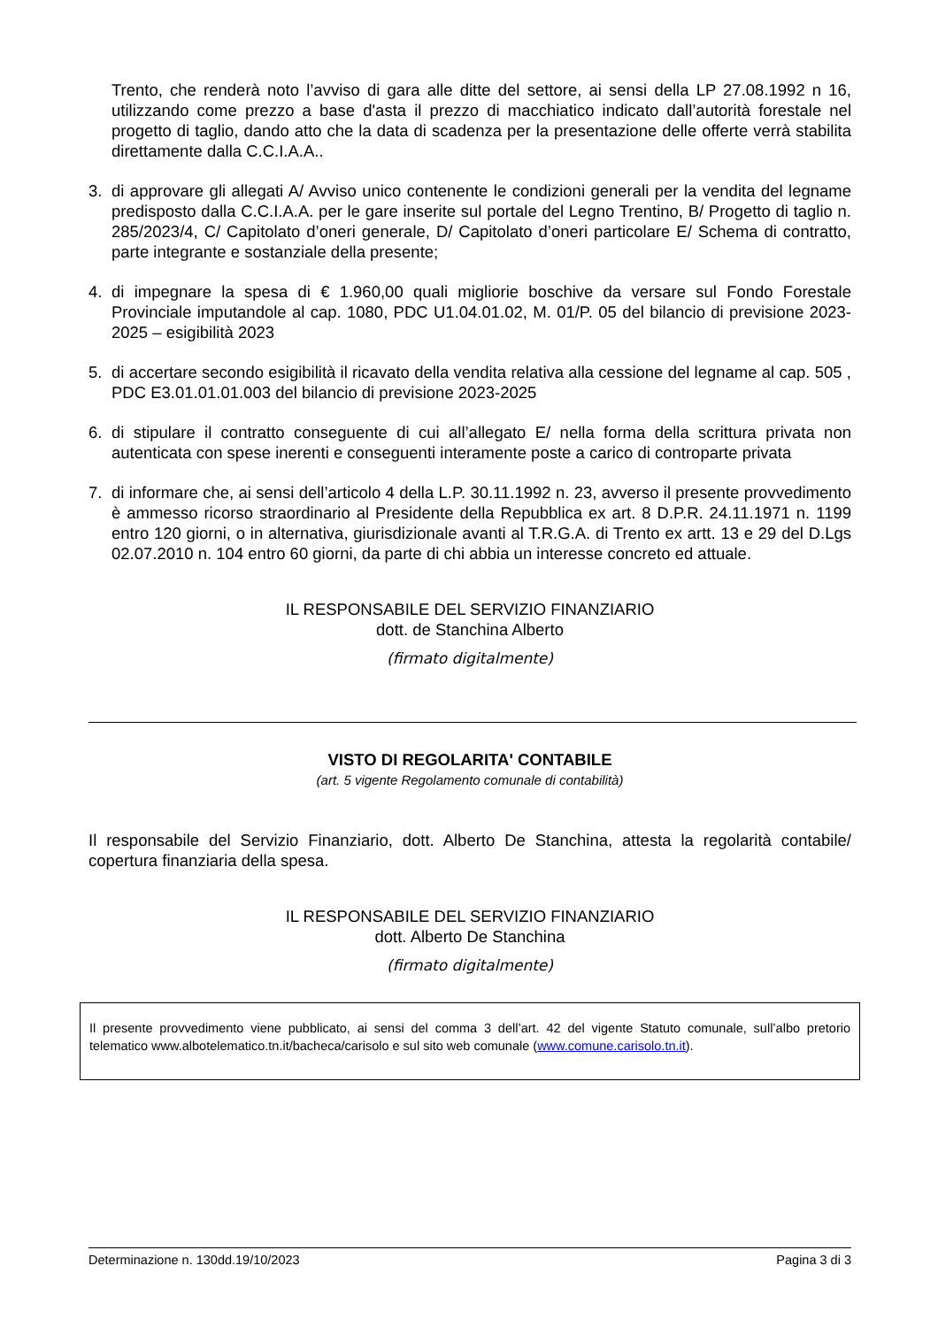Trento, che renderà noto l’avviso di gara alle ditte del settore, ai sensi della LP 27.08.1992 n 16, utilizzando come prezzo a base d'asta il prezzo di macchiatico indicato dall’autorità forestale nel progetto di taglio, dando atto che la data di scadenza per la presentazione delle offerte verrà stabilita direttamente dalla C.C.I.A.A..
3. di approvare gli allegati A/ Avviso unico contenente le condizioni generali per la vendita del legname predisposto dalla C.C.I.A.A. per le gare inserite sul portale del Legno Trentino, B/ Progetto di taglio n. 285/2023/4, C/ Capitolato d’oneri generale, D/ Capitolato d’oneri particolare E/ Schema di contratto, parte integrante e sostanziale della presente;
4. di impegnare la spesa di € 1.960,00 quali migliorie boschive da versare sul Fondo Forestale Provinciale imputandole al cap. 1080, PDC U1.04.01.02, M. 01/P. 05 del bilancio di previsione 2023-2025 – esigibilità 2023
5. di accertare secondo esigibilità il ricavato della vendita relativa alla cessione del legname al cap. 505 , PDC E3.01.01.01.003 del bilancio di previsione 2023-2025
6. di stipulare il contratto conseguente di cui all’allegato E/ nella forma della scrittura privata non autenticata con spese inerenti e conseguenti interamente poste a carico di controparte privata
7. di informare che, ai sensi dell’articolo 4 della L.P. 30.11.1992 n. 23, avverso il presente provvedimento è ammesso ricorso straordinario al Presidente della Repubblica ex art. 8 D.P.R. 24.11.1971 n. 1199 entro 120 giorni, o in alternativa, giurisdizionale avanti al T.R.G.A. di Trento ex artt. 13 e 29 del D.Lgs 02.07.2010 n. 104 entro 60 giorni, da parte di chi abbia un interesse concreto ed attuale.
IL RESPONSABILE DEL SERVIZIO FINANZIARIO
dott. de Stanchina Alberto
(firmato digitalmente)
VISTO DI REGOLARITA' CONTABILE
(art. 5 vigente Regolamento comunale di contabilità)
Il responsabile del Servizio Finanziario, dott. Alberto De Stanchina, attesta la regolarità contabile/ copertura finanziaria della spesa.
IL RESPONSABILE DEL SERVIZIO FINANZIARIO
dott. Alberto De Stanchina
(firmato digitalmente)
Il presente provvedimento viene pubblicato, ai sensi del comma 3 dell’art. 42 del vigente Statuto comunale, sull’albo pretorio telematico www.albotelematico.tn.it/bacheca/carisolo e sul sito web comunale (www.comune.carisolo.tn.it).
Determinazione n. 130dd.19/10/2023 Pagina 3 di 3